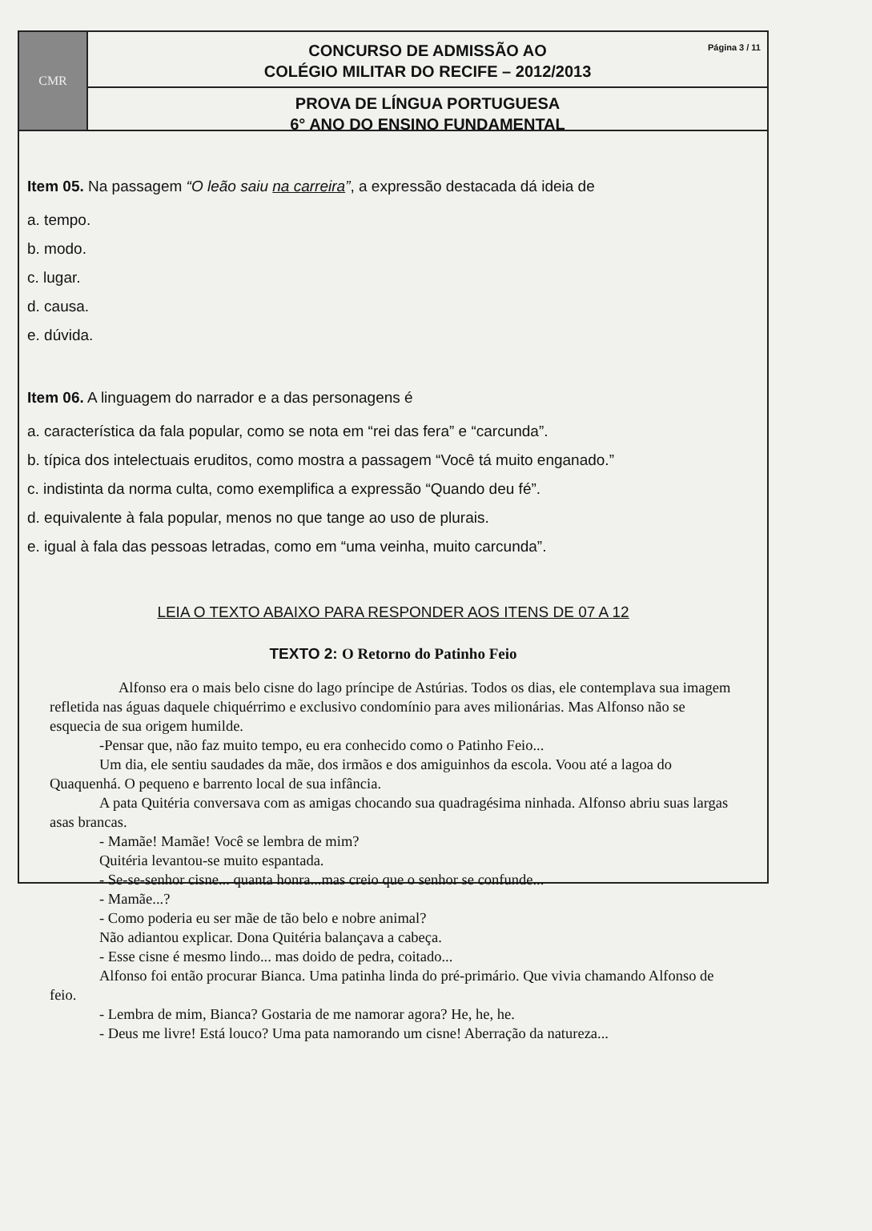CMR
Página 3 / 11 CONCURSO DE ADMISSÃO AO
COLÉGIO MILITAR DO RECIFE – 2012/2013
PROVA DE LÍNGUA PORTUGUESA
6° ANO DO ENSINO FUNDAMENTAL
Item 05. Na passagem “O leão saiu na carreira”, a expressão destacada dá ideia de
a. tempo.
b. modo.
c. lugar.
d. causa.
e. dúvida.
Item 06. A linguagem do narrador e a das personagens é
a. característica da fala popular, como se nota em “rei das fera” e “carcunda”.
b. típica dos intelectuais eruditos, como mostra a passagem “Você tá muito enganado.”
c. indistinta da norma culta, como exemplifica a expressão “Quando deu fé”.
d. equivalente à fala popular, menos no que tange ao uso de plurais.
e. igual à fala das pessoas letradas, como em “uma veinha, muito carcunda”.
LEIA O TEXTO ABAIXO PARA RESPONDER AOS ITENS DE 07 A 12
TEXTO 2: O Retorno do Patinho Feio
Alfonso era o mais belo cisne do lago príncipe de Astúrias. Todos os dias, ele contemplava sua imagem refletida nas águas daquele chiquérrimo e exclusivo condomínio para aves milionárias. Mas Alfonso não se esquecia de sua origem humilde.
-Pensar que, não faz muito tempo, eu era conhecido como o Patinho Feio...
Um dia, ele sentiu saudades da mãe, dos irmãos e dos amiguinhos da escola. Voou até a lagoa do Quaquenhá. O pequeno e barrento local de sua infância.
A pata Quitéria conversava com as amigas chocando sua quadragésima ninhada. Alfonso abriu suas largas asas brancas.
- Mamãe! Mamãe! Você se lembra de mim?
Quitéria levantou-se muito espantada.
- Se-se-senhor cisne... quanta honra...mas creio que o senhor se confunde...
- Mamãe...?
- Como poderia eu ser mãe de tão belo e nobre animal?
Não adiantou explicar. Dona Quitéria balançava a cabeça.
- Esse cisne é mesmo lindo... mas doido de pedra, coitado...
Alfonso foi então procurar Bianca. Uma patinha linda do pré-primário. Que vivia chamando Alfonso de feio.
- Lembra de mim, Bianca? Gostaria de me namorar agora? He, he, he.
- Deus me livre! Está louco? Uma pata namorando um cisne! Aberração da natureza...